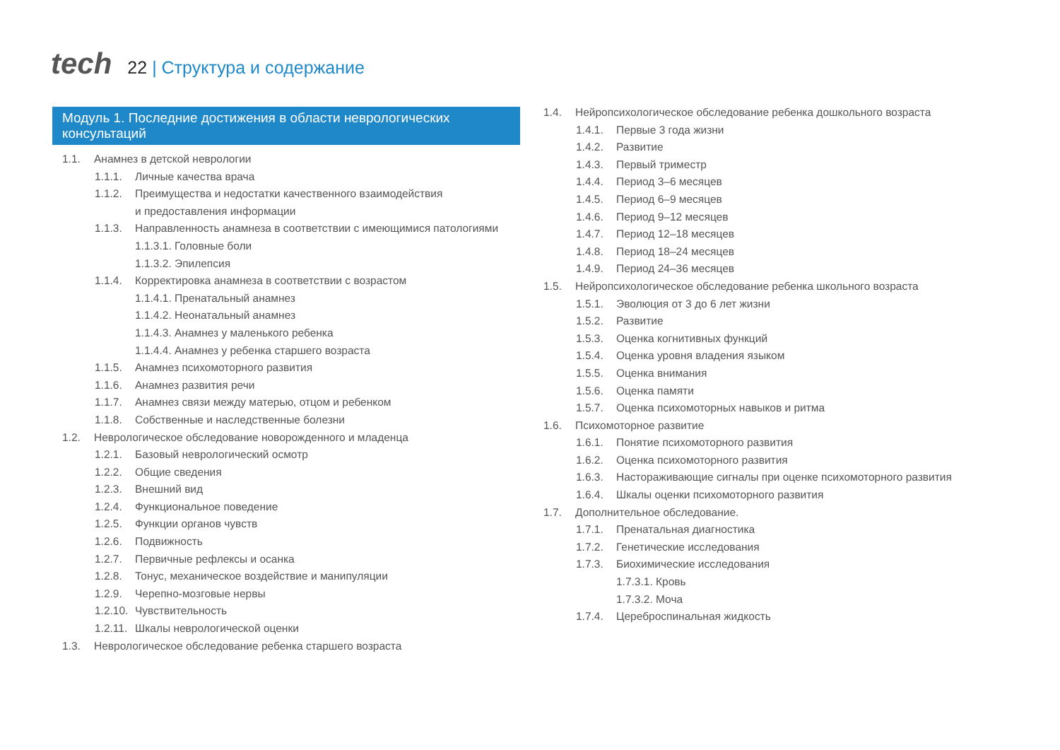tech
22 | Структура и содержание
Модуль 1. Последние достижения в области неврологических консультаций
1.1. Анамнез в детской неврологии
1.1.1. Личные качества врача
1.1.2. Преимущества и недостатки качественного взаимодействия
и предоставления информации
1.1.3. Направленность анамнеза в соответствии с имеющимися патологиями
1.1.3.1. Головные боли
1.1.3.2. Эпилепсия
1.1.4. Корректировка анамнеза в соответствии с возрастом
1.1.4.1. Пренатальный анамнез
1.1.4.2. Неонатальный анамнез
1.1.4.3. Анамнез у маленького ребенка
1.1.4.4. Анамнез у ребенка старшего возраста
1.1.5. Анамнез психомоторного развития
1.1.6. Анамнез развития речи
1.1.7. Анамнез связи между матерью, отцом и ребенком
1.1.8. Собственные и наследственные болезни
1.2. Неврологическое обследование новорожденного и младенца
1.2.1. Базовый неврологический осмотр
1.2.2. Общие сведения
1.2.3. Внешний вид
1.2.4. Функциональное поведение
1.2.5. Функции органов чувств
1.2.6. Подвижность
1.2.7. Первичные рефлексы и осанка
1.2.8. Тонус, механическое воздействие и манипуляции
1.2.9. Черепно-мозговые нервы
1.2.10.
Чувствительность
1.2.11.
Шкалы неврологической оценки
1.3. Неврологическое обследование ребенка старшего возраста
1.4. Нейропсихологическое обследование ребенка дошкольного возраста
1.4.1. Первые 3 года жизни
1.4.2. Развитие
1.4.3. Первый триместр
1.4.4. Период 3–6 месяцев
1.4.5. Период 6–9 месяцев
1.4.6. Период 9–12 месяцев
1.4.7. Период 12–18 месяцев
1.4.8. Период 18–24 месяцев
1.4.9. Период 24–36 месяцев
1.5. Нейропсихологическое обследование ребенка школьного возраста
1.5.1. Эволюция от 3 до 6 лет жизни
1.5.2. Развитие
1.5.3. Оценка когнитивных функций
1.5.4. Оценка уровня владения языком
1.5.5. Оценка внимания
1.5.6. Оценка памяти
1.5.7. Оценка психомоторных навыков и ритма
1.6. Психомоторное развитие
1.6.1. Понятие психомоторного развития
1.6.2. Оценка психомоторного развития
1.6.3. Настораживающие сигналы при оценке психомоторного развития
1.6.4. Шкалы оценки психомоторного развития
1.7. Дополнительное обследование.
1.7.1. Пренатальная диагностика
1.7.2. Генетические исследования
1.7.3. Биохимические исследования
1.7.3.1. Кровь
1.7.3.2. Моча
1.7.4. Цереброспинальная жидкость